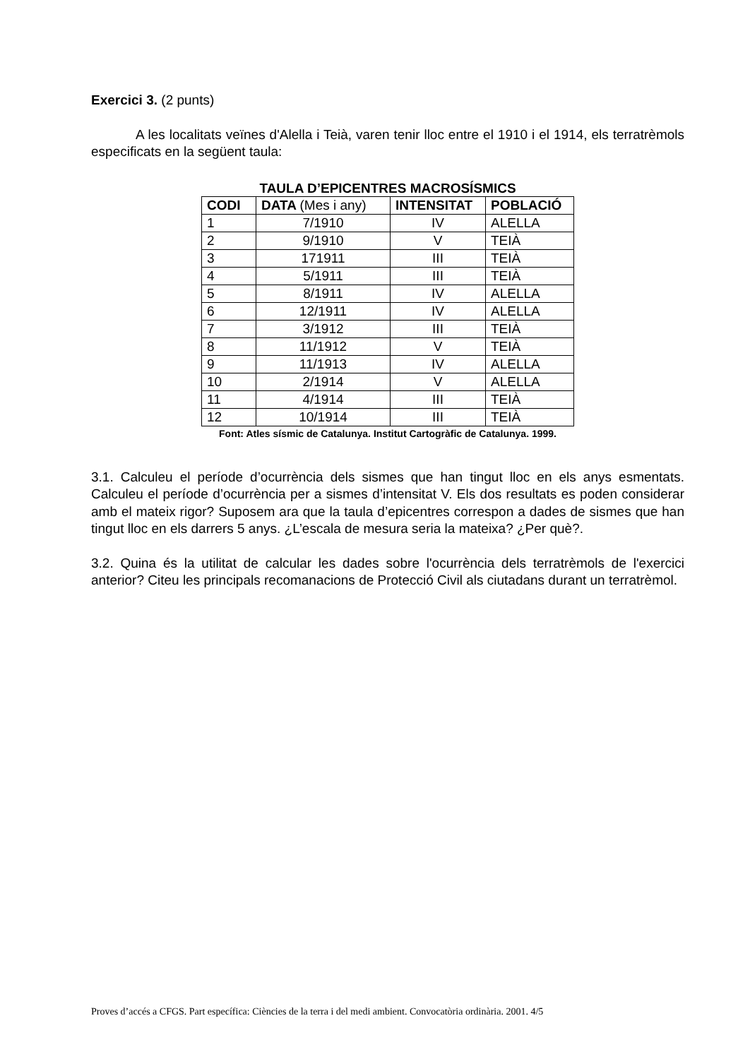Exercici 3. (2 punts)
A les localitats veïnes d'Alella i Teià, varen tenir lloc entre el 1910 i el 1914, els terratrèmols especificats en la següent taula:
TAULA D’EPICENTRES MACROSÍSMICS
| CODI | DATA (Mes i any) | INTENSITAT | POBLACIÓ |
| --- | --- | --- | --- |
| 1 | 7/1910 | IV | ALELLA |
| 2 | 9/1910 | V | TEIÀ |
| 3 | 171911 | III | TEIÀ |
| 4 | 5/1911 | III | TEIÀ |
| 5 | 8/1911 | IV | ALELLA |
| 6 | 12/1911 | IV | ALELLA |
| 7 | 3/1912 | III | TEIÀ |
| 8 | 11/1912 | V | TEIÀ |
| 9 | 11/1913 | IV | ALELLA |
| 10 | 2/1914 | V | ALELLA |
| 11 | 4/1914 | III | TEIÀ |
| 12 | 10/1914 | III | TEIÀ |
Font: Atles sísmic de Catalunya. Institut Cartogràfic de Catalunya. 1999.
3.1. Calculeu el període d’ocurrència dels sismes que han tingut lloc en els anys esmentats. Calculeu el període d’ocurrència per a sismes d’intensitat V. Els dos resultats es poden considerar amb el mateix rigor? Suposem ara que la taula d’epicentres correspon a dades de sismes que han tingut lloc en els darrers 5 anys. ¿L’escala de mesura seria la mateixa? ¿Per què?.
3.2. Quina és la utilitat de calcular les dades sobre l'ocurrència dels terratrèmols de l'exercici anterior? Citeu les principals recomanacions de Protecció Civil als ciutadans durant un terratrèmol.
Proves d’accés a CFGS. Part específica: Ciències de la terra i del medi ambient. Convocatòria ordinària. 2001. 4/5